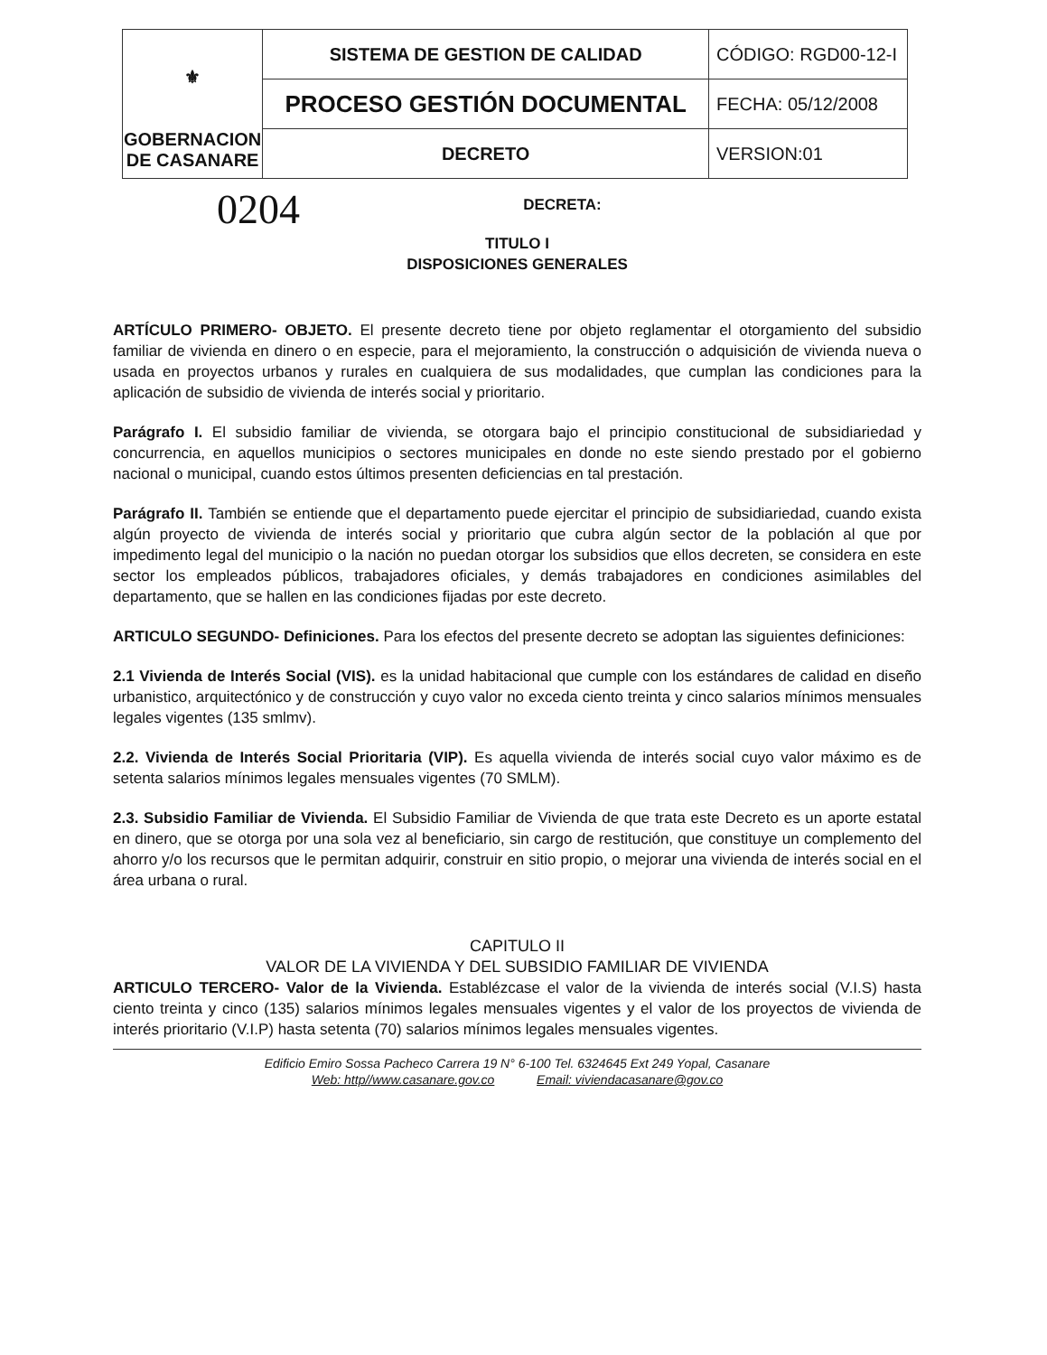| ⚜ GOBERNACION DE CASANARE | SISTEMA DE GESTION DE CALIDAD | CÓDIGO: RGD00-12-I |
| | PROCESO GESTIÓN DOCUMENTAL | FECHA: 05/12/2008 |
| | DECRETO | VERSION:01 |
0204
DECRETA:
TITULO I
DISPOSICIONES GENERALES
ARTÍCULO PRIMERO- OBJETO. El presente decreto tiene por objeto reglamentar el otorgamiento del subsidio familiar de vivienda en dinero o en especie, para el mejoramiento, la construcción o adquisición de vivienda nueva o usada en proyectos urbanos y rurales en cualquiera de sus modalidades, que cumplan las condiciones para la aplicación de subsidio de vivienda de interés social y prioritario.
Parágrafo I. El subsidio familiar de vivienda, se otorgara bajo el principio constitucional de subsidiariedad y concurrencia, en aquellos municipios o sectores municipales en donde no este siendo prestado por el gobierno nacional o municipal, cuando estos últimos presenten deficiencias en tal prestación.
Parágrafo II. También se entiende que el departamento puede ejercitar el principio de subsidiariedad, cuando exista algún proyecto de vivienda de interés social y prioritario que cubra algún sector de la población al que por impedimento legal del municipio o la nación no puedan otorgar los subsidios que ellos decreten, se considera en este sector los empleados públicos, trabajadores oficiales, y demás trabajadores en condiciones asimilables del departamento, que se hallen en las condiciones fijadas por este decreto.
ARTICULO SEGUNDO- Definiciones. Para los efectos del presente decreto se adoptan las siguientes definiciones:
2.1 Vivienda de Interés Social (VIS). es la unidad habitacional que cumple con los estándares de calidad en diseño urbanistico, arquitectónico y de construcción y cuyo valor no exceda ciento treinta y cinco salarios mínimos mensuales legales vigentes (135 smlmv).
2.2. Vivienda de Interés Social Prioritaria (VIP). Es aquella vivienda de interés social cuyo valor máximo es de setenta salarios mínimos legales mensuales vigentes (70 SMLM).
2.3. Subsidio Familiar de Vivienda. El Subsidio Familiar de Vivienda de que trata este Decreto es un aporte estatal en dinero, que se otorga por una sola vez al beneficiario, sin cargo de restitución, que constituye un complemento del ahorro y/o los recursos que le permitan adquirir, construir en sitio propio, o mejorar una vivienda de interés social en el área urbana o rural.
CAPITULO II
VALOR DE LA VIVIENDA Y DEL SUBSIDIO FAMILIAR DE VIVIENDA
ARTICULO TERCERO- Valor de la Vivienda. Establézcase el valor de la vivienda de interés social (V.I.S) hasta ciento treinta y cinco (135) salarios mínimos legales mensuales vigentes y el valor de los proyectos de vivienda de interés prioritario (V.I.P) hasta setenta (70) salarios mínimos legales mensuales vigentes.
Edificio Emiro Sossa Pacheco Carrera 19 N° 6-100 Tel. 6324645 Ext 249 Yopal, Casanare
Web: http//www.casanare.gov.co Email: viviendacasanare@gov.co